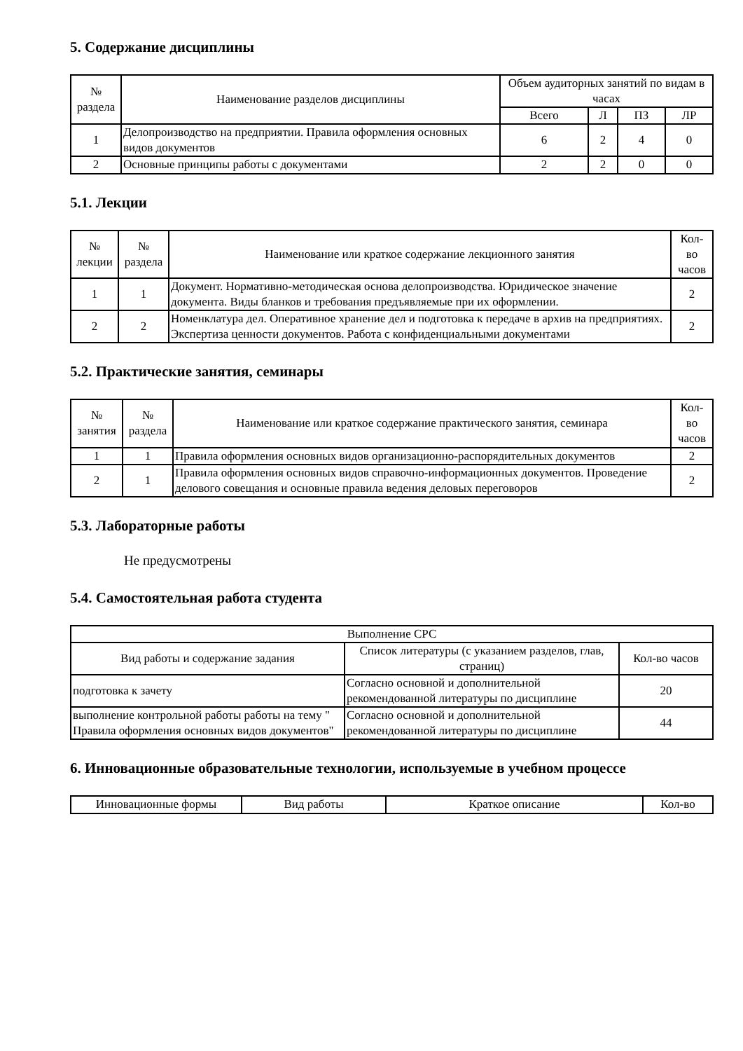5. Содержание дисциплины
| № раздела | Наименование разделов дисциплины | Объем аудиторных занятий по видам в часах | | | |
| --- | --- | --- | --- | --- | --- |
| | | Всего | Л | ПЗ | ЛР |
| 1 | Делопроизводство на предприятии. Правила оформления основных видов документов | 6 | 2 | 4 | 0 |
| 2 | Основные принципы работы с документами | 2 | 2 | 0 | 0 |
5.1. Лекции
| № лекции | № раздела | Наименование или краткое содержание лекционного занятия | Кол- во часов |
| --- | --- | --- | --- |
| 1 | 1 | Документ. Нормативно-методическая основа делопроизводства. Юридическое значение документа. Виды бланков и требования предъявляемые при их оформлении. | 2 |
| 2 | 2 | Номенклатура дел. Оперативное хранение дел и подготовка к передаче в архив на предприятиях. Экспертиза ценности документов. Работа с конфиденциальными документами | 2 |
5.2. Практические занятия, семинары
| № занятия | № раздела | Наименование или краткое содержание практического занятия, семинара | Кол- во часов |
| --- | --- | --- | --- |
| 1 | 1 | Правила оформления основных видов организационно-распорядительных документов | 2 |
| 2 | 1 | Правила оформления основных видов справочно-информационных документов. Проведение делового совещания и основные правила ведения деловых переговоров | 2 |
5.3. Лабораторные работы
Не предусмотрены
5.4. Самостоятельная работа студента
| Выполнение СРС | | |
| --- | --- | --- |
| Вид работы и содержание задания | Список литературы (с указанием разделов, глав, страниц) | Кол-во часов |
| подготовка к зачету | Согласно основной и дополнительной рекомендованной литературы по дисциплине | 20 |
| выполнение контрольной работы работы на тему " Правила оформления основных видов документов" | Согласно основной и дополнительной рекомендованной литературы по дисциплине | 44 |
6. Инновационные образовательные технологии, используемые в учебном процессе
| Инновационные формы | Вид работы | Краткое описание | Кол-во |
| --- | --- | --- | --- |